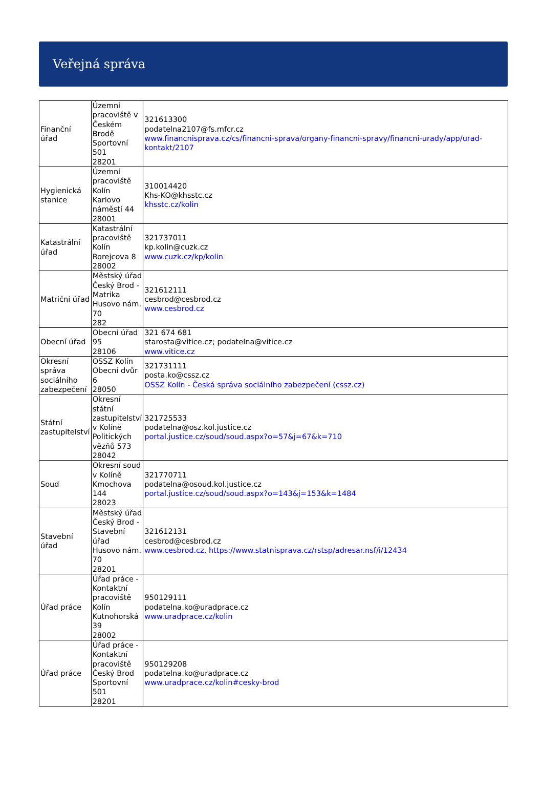Veřejná správa
| Finanční úřad | Územní pracoviště v Českém Brodě Sportovní 501 28201 | 321613300 podatelna2107@fs.mfcr.cz www.financnisprava.cz/cs/financni-sprava/organy-financni-spravy/financni-urady/app/urad-kontakt/2107 |
| Hygienická stanice | Územní pracoviště Kolín Karlovo náměstí 44 28001 | 310014420 Khs-KO@khsstc.cz khsstc.cz/kolin |
| Katastrální úřad | Katastrální pracoviště Kolín Rorejcova 8 28002 | 321737011 kp.kolin@cuzk.cz www.cuzk.cz/kp/kolin |
| Matriční úřad | Městský úřad Český Brod - Matrika Husovo nám. 70 282 | 321612111 cesbrod@cesbrod.cz www.cesbrod.cz |
| Obecní úřad | Obecní úřad 95 28106 | 321 674 681 starosta@vitice.cz; podatelna@vitice.cz www.vitice.cz |
| Okresní správa sociálního zabezpečení | OSSZ Kolín Obecní dvůr 6 28050 | 321731111 posta.ko@cssz.cz OSSZ Kolín - Česká správa sociálního zabezpečení (cssz.cz) |
| Státní zastupitelství | Okresní státní zastupitelství v Kolíně Politických vězňů 573 28042 | 321725533 podatelna@osz.kol.justice.cz portal.justice.cz/soud/soud.aspx?o=57&j=67&k=710 |
| Soud | Okresní soud v Kolíně Kmochova 144 28023 | 321770711 podatelna@osoud.kol.justice.cz portal.justice.cz/soud/soud.aspx?o=143&j=153&k=1484 |
| Stavební úřad | Městský úřad Český Brod - Stavební úřad Husovo nám. 70 28201 | 321612131 cesbrod@cesbrod.cz www.cesbrod.cz, https://www.statnisprava.cz/rstsp/adresar.nsf/i/12434 |
| Úřad práce | Úřad práce - Kontaktní pracoviště Kolín Kutnohorská 39 28002 | 950129111 podatelna.ko@uradprace.cz www.uradprace.cz/kolin |
| Úřad práce | Úřad práce - Kontaktní pracoviště Český Brod Sportovní 501 28201 | 950129208 podatelna.ko@uradprace.cz www.uradprace.cz/kolin#cesky-brod |